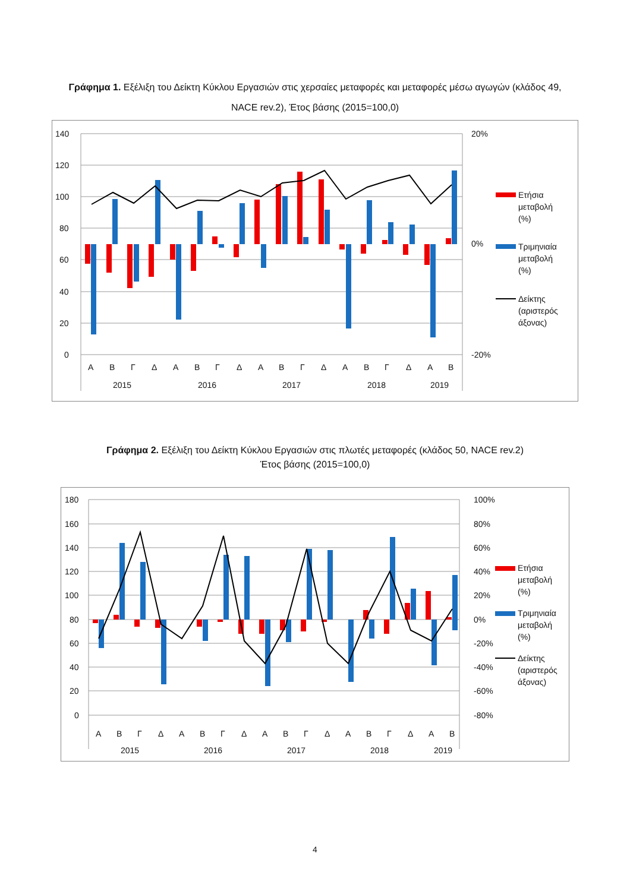Γράφημα 1. Εξέλιξη του Δείκτη Κύκλου Εργασιών στις χερσαίες μεταφορές και μεταφορές μέσω αγωγών (κλάδος 49, NACE rev.2), Έτος βάσης (2015=100,0)
140
120
100
80
60
40
20
0
20%
0%
-20%
Α
Β
Γ
Δ
Α
Β
Γ
Δ
Α
Β
Γ
Δ
Α
Β
Γ
Δ
Α
Β
2015
2016
2017
2018
2019
Ετήσια
μεταβολή
(%)
Τριμηνιαία
μεταβολή
(%)
Δείκτης
(αριστερός
άξονας)
Γράφημα 2. Εξέλιξη του Δείκτη Κύκλου Εργασιών στις πλωτές μεταφορές (κλάδος 50, NACE rev.2)
Έτος βάσης (2015=100,0)
180
160
140
120
100
80
60
40
20
0
100%
80%
60%
40%
20%
0%
-20%
-40%
-60%
-80%
Α
Β
Γ
Δ
Α
Β
Γ
Δ
Α
Β
Γ
Δ
Α
Β
Γ
Δ
Α
Β
2015
2016
2017
2018
2019
Ετήσια
μεταβολή
(%)
Τριμηνιαία
μεταβολή
(%)
Δείκτης
(αριστερός
άξονας)
4